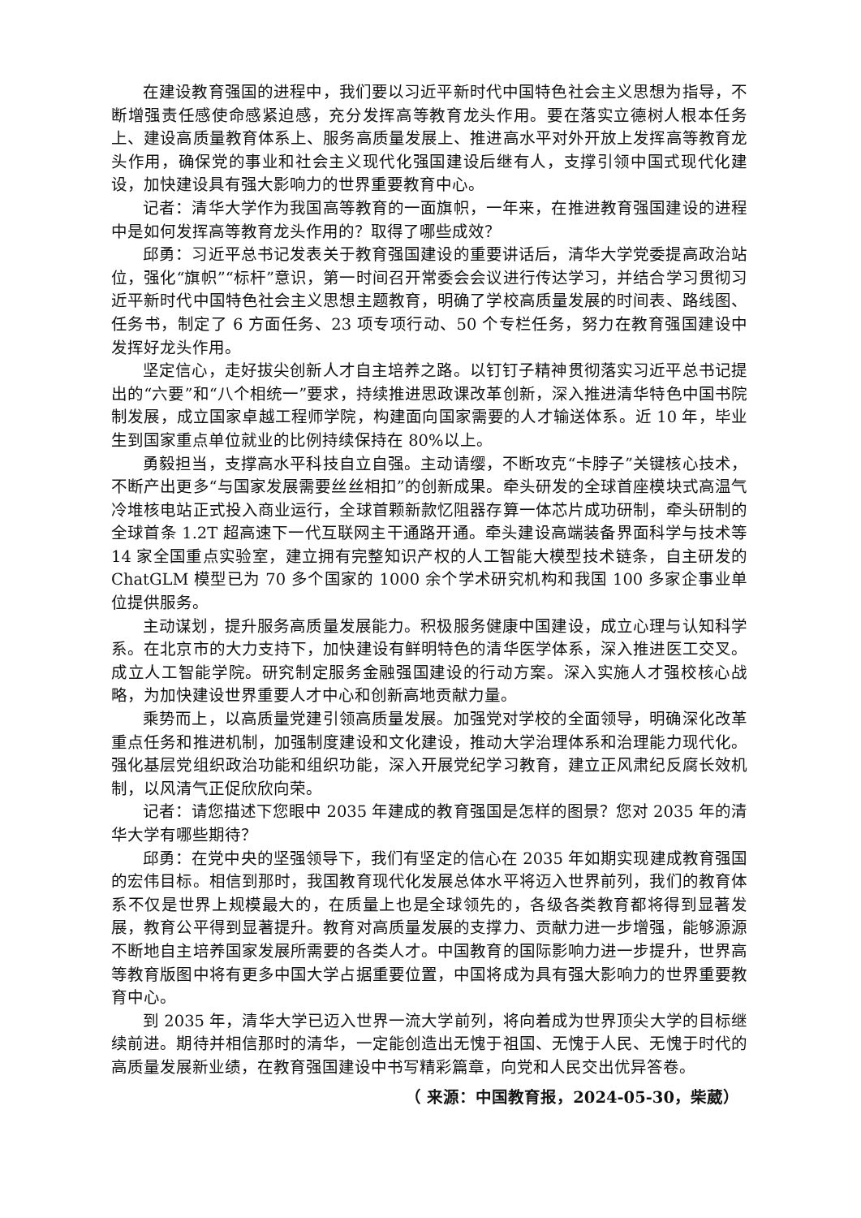在建设教育强国的进程中，我们要以习近平新时代中国特色社会主义思想为指导，不断增强责任感使命感紧迫感，充分发挥高等教育龙头作用。要在落实立德树人根本任务上、建设高质量教育体系上、服务高质量发展上、推进高水平对外开放上发挥高等教育龙头作用，确保党的事业和社会主义现代化强国建设后继有人，支撑引领中国式现代化建设，加快建设具有强大影响力的世界重要教育中心。
记者：清华大学作为我国高等教育的一面旗帜，一年来，在推进教育强国建设的进程中是如何发挥高等教育龙头作用的？取得了哪些成效？
邱勇：习近平总书记发表关于教育强国建设的重要讲话后，清华大学党委提高政治站位，强化“旗帜”“标杆”意识，第一时间召开常委会会议进行传达学习，并结合学习贯彻习近平新时代中国特色社会主义思想主题教育，明确了学校高质量发展的时间表、路线图、任务书，制定了 6 方面任务、23 项专项行动、50 个专栏任务，努力在教育强国建设中发挥好龙头作用。
坚定信心，走好拔尖创新人才自主培养之路。以钉钉子精神贯彻落实习近平总书记提出的“六要”和“八个相统一”要求，持续推进思政课改革创新，深入推进清华特色中国书院制发展，成立国家卓越工程师学院，构建面向国家需要的人才输送体系。近 10 年，毕业生到国家重点单位就业的比例持续保持在 80%以上。
勇毅担当，支撑高水平科技自立自强。主动请缨，不断攻克“卡脖子”关键核心技术，不断产出更多“与国家发展需要丝丝相扣”的创新成果。牵头研发的全球首座模块式高温气冷堆核电站正式投入商业运行，全球首颗新款忆阻器存算一体芯片成功研制，牵头研制的全球首条 1.2T 超高速下一代互联网主干通路开通。牵头建设高端装备界面科学与技术等 14 家全国重点实验室，建立拥有完整知识产权的人工智能大模型技术链条，自主研发的 ChatGLM 模型已为 70 多个国家的 1000 余个学术研究机构和我国 100 多家企事业单位提供服务。
主动谋划，提升服务高质量发展能力。积极服务健康中国建设，成立心理与认知科学系。在北京市的大力支持下，加快建设有鲜明特色的清华医学体系，深入推进医工交叉。成立人工智能学院。研究制定服务金融强国建设的行动方案。深入实施人才强校核心战略，为加快建设世界重要人才中心和创新高地贡献力量。
乘势而上，以高质量党建引领高质量发展。加强党对学校的全面领导，明确深化改革重点任务和推进机制，加强制度建设和文化建设，推动大学治理体系和治理能力现代化。强化基层党组织政治功能和组织功能，深入开展党纪学习教育，建立正风肃纪反腐长效机制，以风清气正促欣欣向荣。
记者：请您描述下您眼中 2035 年建成的教育强国是怎样的图景？您对 2035 年的清华大学有哪些期待？
邱勇：在党中央的坚强领导下，我们有坚定的信心在 2035 年如期实现建成教育强国的宏伟目标。相信到那时，我国教育现代化发展总体水平将迈入世界前列，我们的教育体系不仅是世界上规模最大的，在质量上也是全球领先的，各级各类教育都将得到显著发展，教育公平得到显著提升。教育对高质量发展的支撑力、贡献力进一步增强，能够源源不断地自主培养国家发展所需要的各类人才。中国教育的国际影响力进一步提升，世界高等教育版图中将有更多中国大学占据重要位置，中国将成为具有强大影响力的世界重要教育中心。
到 2035 年，清华大学已迈入世界一流大学前列，将向着成为世界顶尖大学的目标继续前进。期待并相信那时的清华，一定能创造出无愧于祖国、无愧于人民、无愧于时代的高质量发展新业绩，在教育强国建设中书写精彩篇章，向党和人民交出优异答卷。
（ 来源：中国教育报，2024-05-30，柴葳）